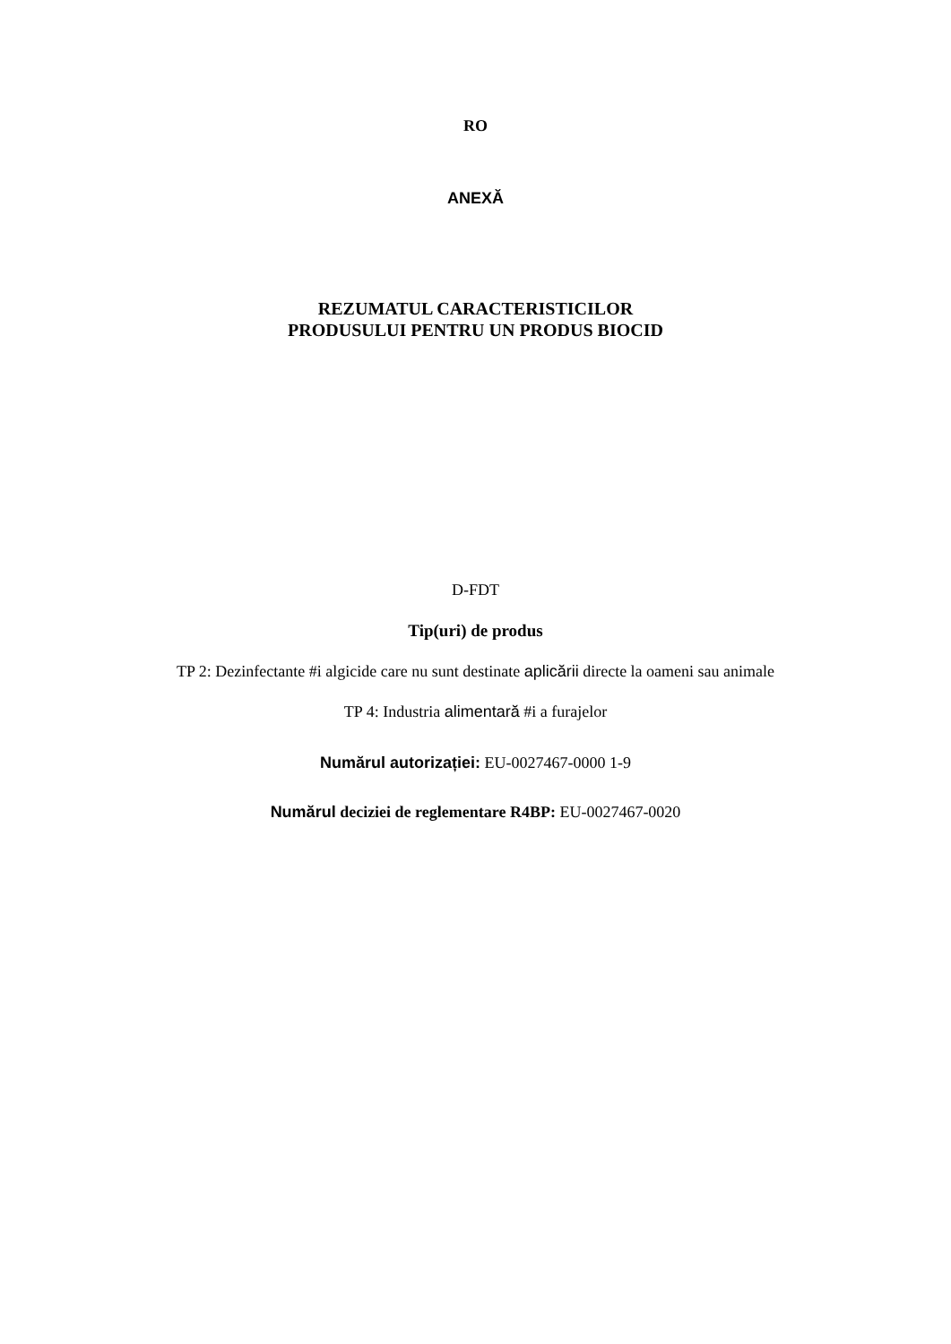RO
ANEXĂ
REZUMATUL CARACTERISTICILOR
PRODUSULUI PENTRU UN PRODUS BIOCID
D-FDT
Tip(uri) de produs
TP 2: Dezinfectante #i algicide care nu sunt destinate aplicării directe la oameni sau animale
TP 4: Industria alimentară #i a furajelor
Numărul autorizației: EU-0027467-0000 1-9
Numărul deciziei de reglementare R4BP: EU-0027467-0020